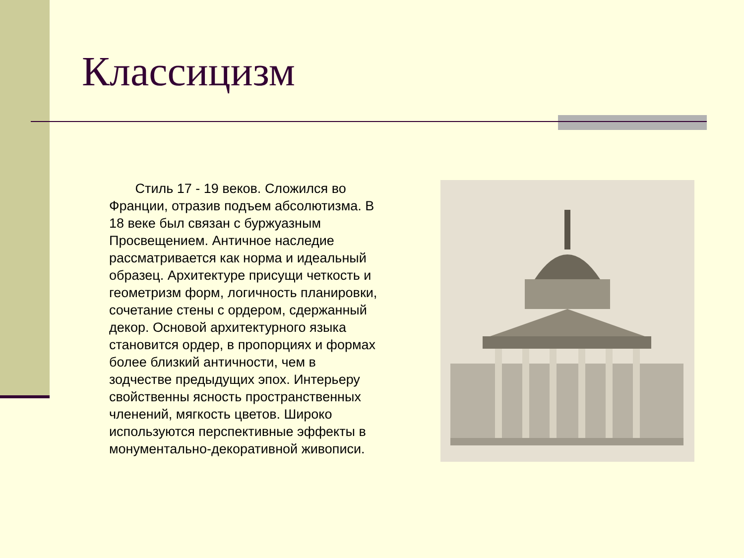Классицизм
Стиль 17 - 19 веков. Сложился во Франции, отразив подъем абсолютизма. В 18 веке был связан с буржуазным Просвещением. Античное наследие рассматривается как норма и идеальный образец. Архитектуре присущи четкость и геометризм форм, логичность планировки, сочетание стены с ордером, сдержанный декор. Основой архитектурного языка становится ордер, в пропорциях и формах более близкий античности, чем в зодчестве предыдущих эпох. Интерьеру свойственны ясность пространственных членений, мягкость цветов. Широко используются перспективные эффекты в монументально-декоративной живописи.